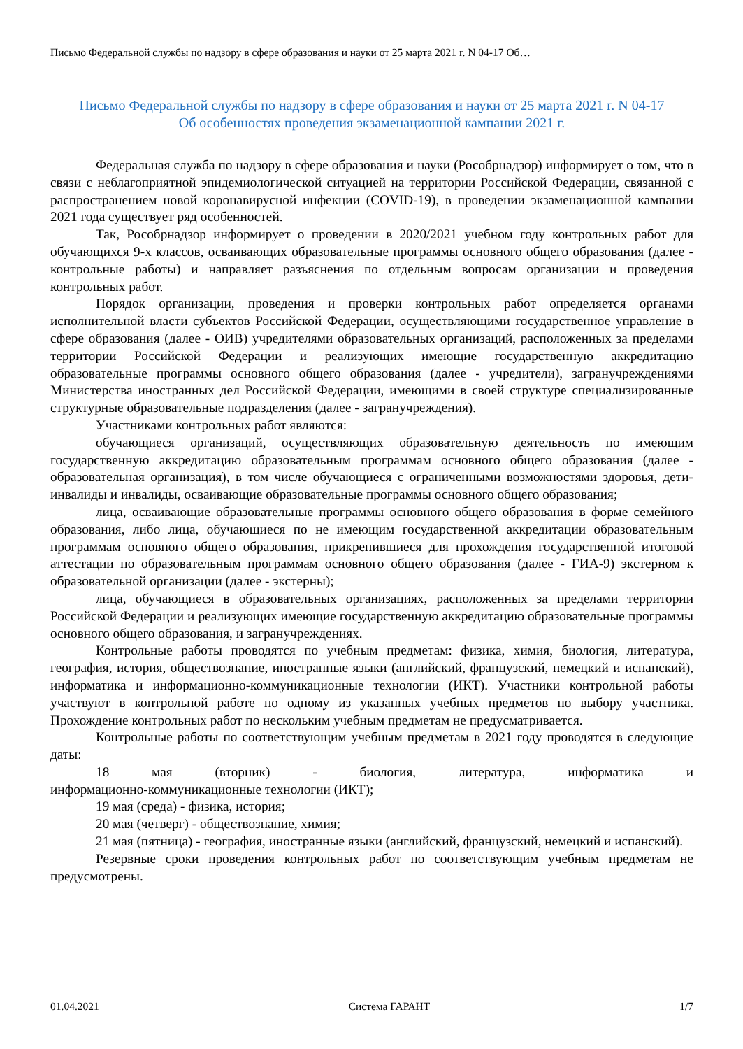Письмо Федеральной службы по надзору в сфере образования и науки от 25 марта 2021 г. N 04-17 Об…
Письмо Федеральной службы по надзору в сфере образования и науки от 25 марта 2021 г. N 04-17
Об особенностях проведения экзаменационной кампании 2021 г.
Федеральная служба по надзору в сфере образования и науки (Рособрнадзор) информирует о том, что в связи с неблагоприятной эпидемиологической ситуацией на территории Российской Федерации, связанной с распространением новой коронавирусной инфекции (COVID-19), в проведении экзаменационной кампании 2021 года существует ряд особенностей.
Так, Рособрнадзор информирует о проведении в 2020/2021 учебном году контрольных работ для обучающихся 9-х классов, осваивающих образовательные программы основного общего образования (далее - контрольные работы) и направляет разъяснения по отдельным вопросам организации и проведения контрольных работ.
Порядок организации, проведения и проверки контрольных работ определяется органами исполнительной власти субъектов Российской Федерации, осуществляющими государственное управление в сфере образования (далее - ОИВ) учредителями образовательных организаций, расположенных за пределами территории Российской Федерации и реализующих имеющие государственную аккредитацию образовательные программы основного общего образования (далее - учредители), загранучреждениями Министерства иностранных дел Российской Федерации, имеющими в своей структуре специализированные структурные образовательные подразделения (далее - загранучреждения).
Участниками контрольных работ являются:
обучающиеся организаций, осуществляющих образовательную деятельность по имеющим государственную аккредитацию образовательным программам основного общего образования (далее - образовательная организация), в том числе обучающиеся с ограниченными возможностями здоровья, дети-инвалиды и инвалиды, осваивающие образовательные программы основного общего образования;
лица, осваивающие образовательные программы основного общего образования в форме семейного образования, либо лица, обучающиеся по не имеющим государственной аккредитации образовательным программам основного общего образования, прикрепившиеся для прохождения государственной итоговой аттестации по образовательным программам основного общего образования (далее - ГИА-9) экстерном к образовательной организации (далее - экстерны);
лица, обучающиеся в образовательных организациях, расположенных за пределами территории Российской Федерации и реализующих имеющие государственную аккредитацию образовательные программы основного общего образования, и загранучреждениях.
Контрольные работы проводятся по учебным предметам: физика, химия, биология, литература, география, история, обществознание, иностранные языки (английский, французский, немецкий и испанский), информатика и информационно-коммуникационные технологии (ИКТ). Участники контрольной работы участвуют в контрольной работе по одному из указанных учебных предметов по выбору участника. Прохождение контрольных работ по нескольким учебным предметам не предусматривается.
Контрольные работы по соответствующим учебным предметам в 2021 году проводятся в следующие даты:
18 мая (вторник) - биология, литература, информатика и информационно-коммуникационные технологии (ИКТ);
19 мая (среда) - физика, история;
20 мая (четверг) - обществознание, химия;
21 мая (пятница) - география, иностранные языки (английский, французский, немецкий и испанский).
Резервные сроки проведения контрольных работ по соответствующим учебным предметам не предусмотрены.
01.04.2021 Система ГАРАНТ 1/7